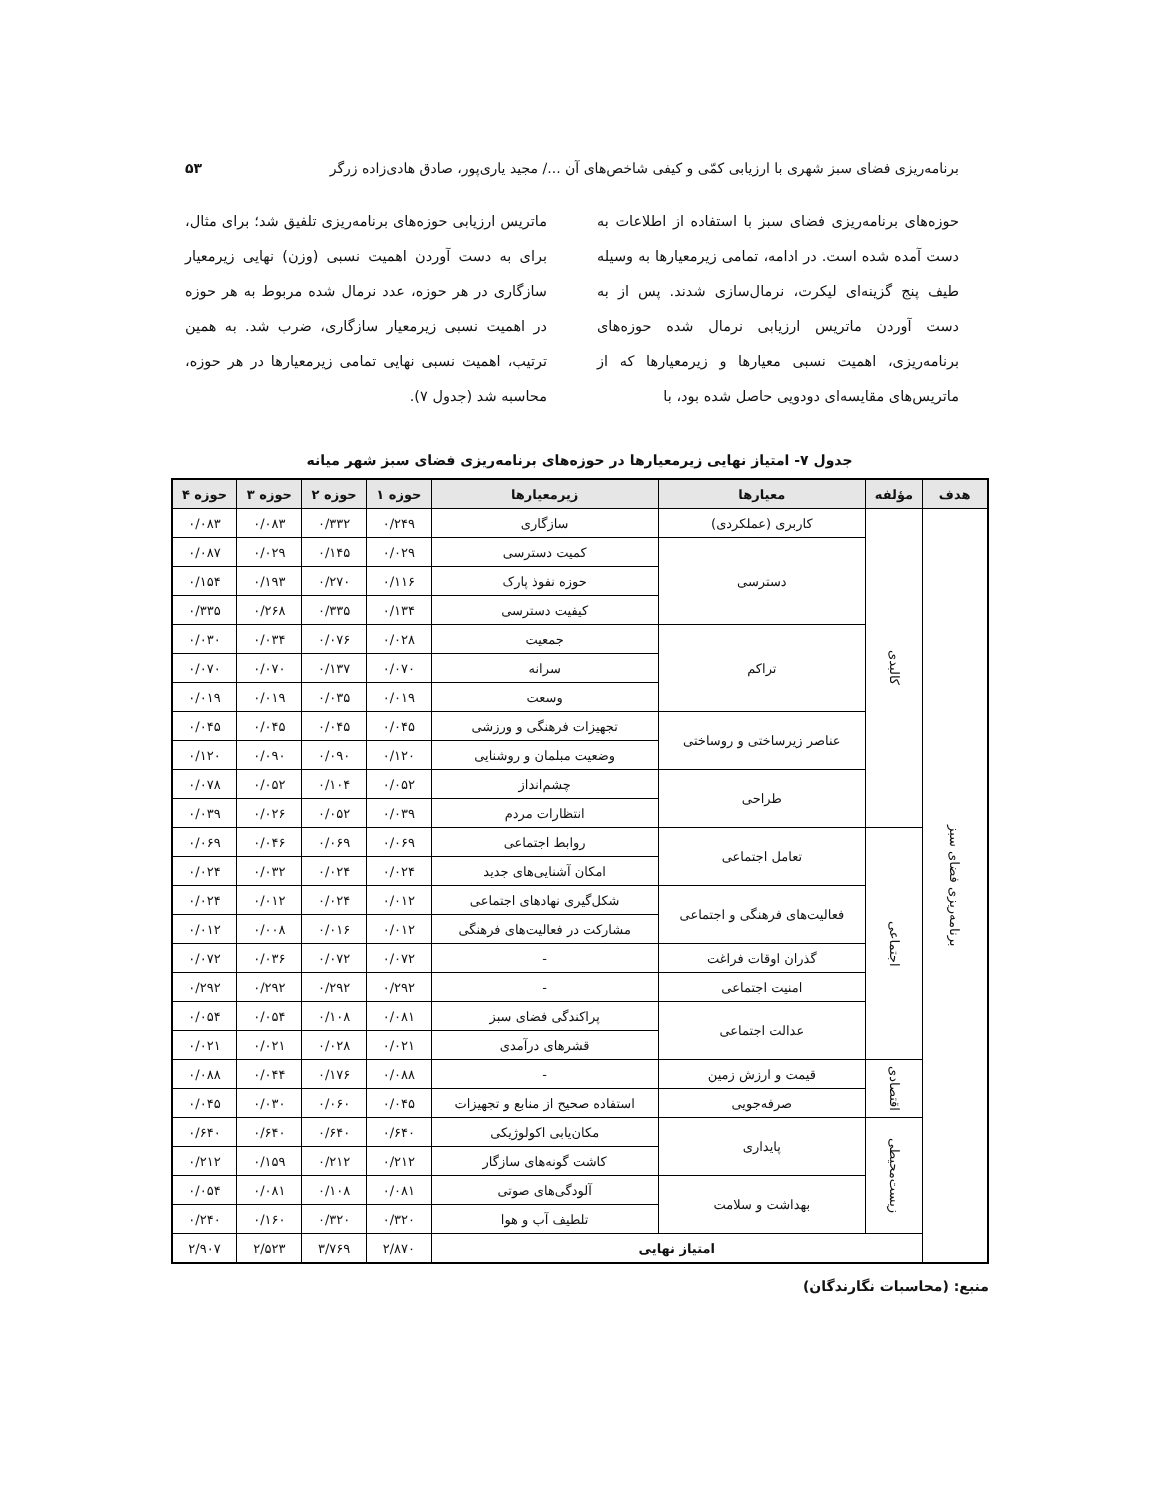برنامه‌ریزی فضای سبز شهری با ارزیابی کمّی و کیفی شاخص‌های آن .../ مجید یاری‌پور، صادق هادی‌زاده زرگر ۵۳
حوزه‌های برنامه‌ریزی فضای سبز با استفاده از اطلاعات به دست آمده شده است. در ادامه، تمامی زیرمعیارها به وسیله طیف پنج گزینه‌ای لیکرت، نرمال‌سازی شدند. پس از به دست آوردن ماتریس ارزیابی نرمال شده حوزه‌های برنامه‌ریزی، اهمیت نسبی معیارها و زیرمعیارها که از ماتریس‌های مقایسه‌ای دودویی حاصل شده بود، با
ماتریس ارزیابی حوزه‌های برنامه‌ریزی تلفیق شد؛ برای مثال، برای به دست آوردن اهمیت نسبی (وزن) نهایی زیرمعیار سازگاری در هر حوزه، عدد نرمال شده مربوط به هر حوزه در اهمیت نسبی زیرمعیار سازگاری، ضرب شد. به همین ترتیب، اهمیت نسبی نهایی تمامی زیرمعیارها در هر حوزه، محاسبه شد (جدول ۷).
جدول ۷- امتیاز نهایی زیرمعیارها در حوزه‌های برنامه‌ریزی فضای سبز شهر میانه
| هدف | مؤلفه | معیارها | زیرمعیارها | حوزه ۱ | حوزه ۲ | حوزه ۳ | حوزه ۴ |
| --- | --- | --- | --- | --- | --- | --- | --- |
| برنامه‌ریزی فضای سبز | کالبدی | کاربری (عملکردی) | سازگاری | ۰/۲۴۹ | ۰/۳۳۲ | ۰/۰۸۳ | ۰/۰۸۳ |
| | | دسترسی | کمیت دسترسی | ۰/۰۲۹ | ۰/۱۴۵ | ۰/۰۲۹ | ۰/۰۸۷ |
| | | | حوزه نفوذ پارک | ۰/۱۱۶ | ۰/۲۷۰ | ۰/۱۹۳ | ۰/۱۵۴ |
| | | | کیفیت دسترسی | ۰/۱۳۴ | ۰/۳۳۵ | ۰/۲۶۸ | ۰/۳۳۵ |
| | | تراکم | جمعیت | ۰/۰۲۸ | ۰/۰۷۶ | ۰/۰۳۴ | ۰/۰۳۰ |
| | | | سرانه | ۰/۰۷۰ | ۰/۱۳۷ | ۰/۰۷۰ | ۰/۰۷۰ |
| | | | وسعت | ۰/۰۱۹ | ۰/۰۳۵ | ۰/۰۱۹ | ۰/۰۱۹ |
| | | عناصر زیرساختی و روساختی | تجهیزات فرهنگی و ورزشی | ۰/۰۴۵ | ۰/۰۴۵ | ۰/۰۴۵ | ۰/۰۴۵ |
| | | | وضعیت مبلمان و روشنایی | ۰/۱۲۰ | ۰/۰۹۰ | ۰/۰۹۰ | ۰/۱۲۰ |
| | | طراحی | چشم‌انداز | ۰/۰۵۲ | ۰/۱۰۴ | ۰/۰۵۲ | ۰/۰۷۸ |
| | | | انتظارات مردم | ۰/۰۳۹ | ۰/۰۵۲ | ۰/۰۲۶ | ۰/۰۳۹ |
| | اجتماعی | تعامل اجتماعی | روابط اجتماعی | ۰/۰۶۹ | ۰/۰۶۹ | ۰/۰۴۶ | ۰/۰۶۹ |
| | | | امکان آشنایی‌های جدید | ۰/۰۲۴ | ۰/۰۲۴ | ۰/۰۳۲ | ۰/۰۲۴ |
| | | فعالیت‌های فرهنگی و اجتماعی | شکل‌گیری نهادهای اجتماعی | ۰/۰۱۲ | ۰/۰۲۴ | ۰/۰۱۲ | ۰/۰۲۴ |
| | | | مشارکت در فعالیت‌های فرهنگی | ۰/۰۱۲ | ۰/۰۱۶ | ۰/۰۰۸ | ۰/۰۱۲ |
| | | گذران اوقات فراغت | - | ۰/۰۷۲ | ۰/۰۷۲ | ۰/۰۳۶ | ۰/۰۷۲ |
| | | امنیت اجتماعی | - | ۰/۲۹۲ | ۰/۲۹۲ | ۰/۲۹۲ | ۰/۲۹۲ |
| | | عدالت اجتماعی | پراکندگی فضای سبز | ۰/۰۸۱ | ۰/۱۰۸ | ۰/۰۵۴ | ۰/۰۵۴ |
| | | | قشرهای درآمدی | ۰/۰۲۱ | ۰/۰۲۸ | ۰/۰۲۱ | ۰/۰۲۱ |
| | اقتصادی | قیمت و ارزش زمین | - | ۰/۰۸۸ | ۰/۱۷۶ | ۰/۰۴۴ | ۰/۰۸۸ |
| | | صرفه‌جویی | استفاده صحیح از منابع و تجهیزات | ۰/۰۴۵ | ۰/۰۶۰ | ۰/۰۳۰ | ۰/۰۴۵ |
| | زیست‌محیطی | پایداری | مکان‌یابی اکولوژیکی | ۰/۶۴۰ | ۰/۶۴۰ | ۰/۶۴۰ | ۰/۶۴۰ |
| | | | کاشت گونه‌های سازگار | ۰/۲۱۲ | ۰/۲۱۲ | ۰/۱۵۹ | ۰/۲۱۲ |
| | | بهداشت و سلامت | آلودگی‌های صوتی | ۰/۰۸۱ | ۰/۱۰۸ | ۰/۰۸۱ | ۰/۰۵۴ |
| | | | تلطیف آب و هوا | ۰/۳۲۰ | ۰/۳۲۰ | ۰/۱۶۰ | ۰/۲۴۰ |
| | امتیاز نهایی | | | ۲/۸۷۰ | ۳/۷۶۹ | ۲/۵۲۳ | ۲/۹۰۷ |
منبع: (محاسبات نگارندگان)